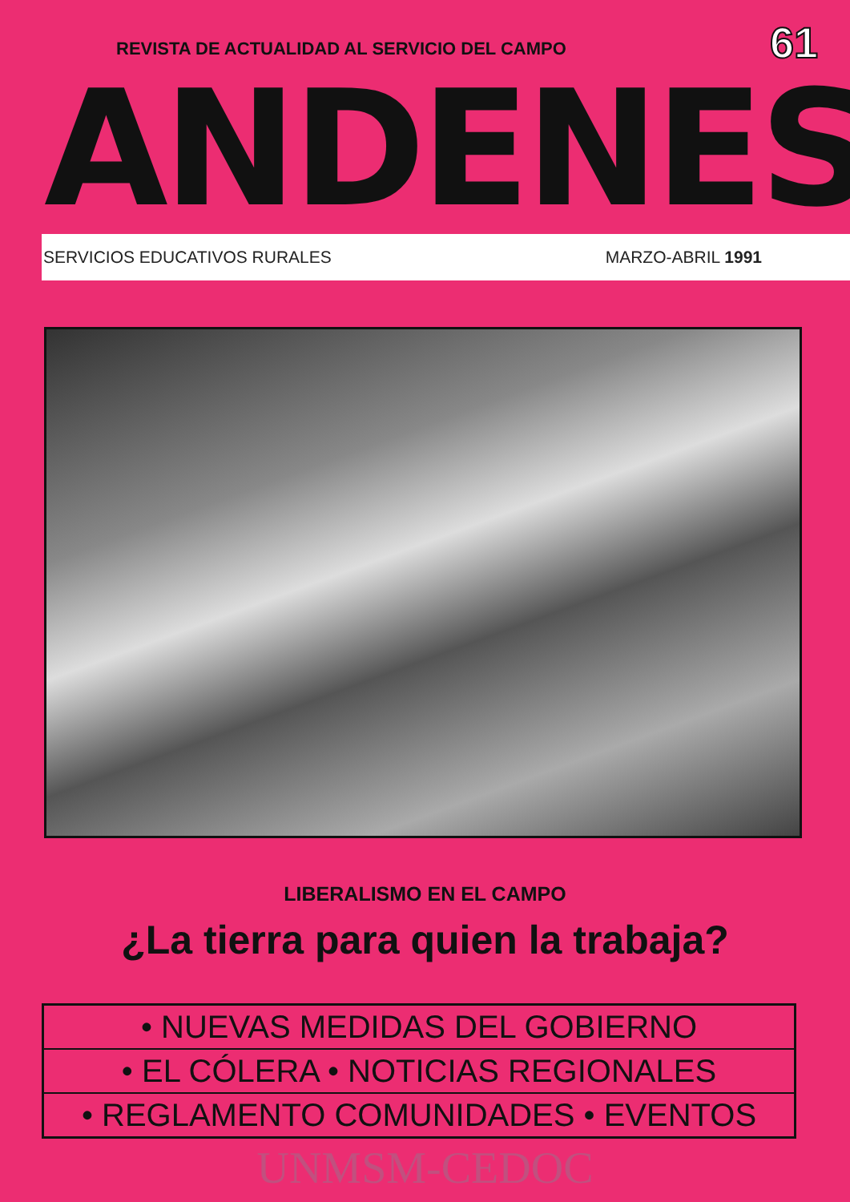61
REVISTA DE ACTUALIDAD AL SERVICIO DEL CAMPO
ANDENES
SERVICIOS EDUCATIVOS RURALES MARZO-ABRIL 1991
LIBERALISMO EN EL CAMPO
¿La tierra para quien la trabaja?
• NUEVAS MEDIDAS DEL GOBIERNO
• EL CÓLERA • NOTICIAS REGIONALES
• REGLAMENTO COMUNIDADES • EVENTOS
UNMSM-CEDOC